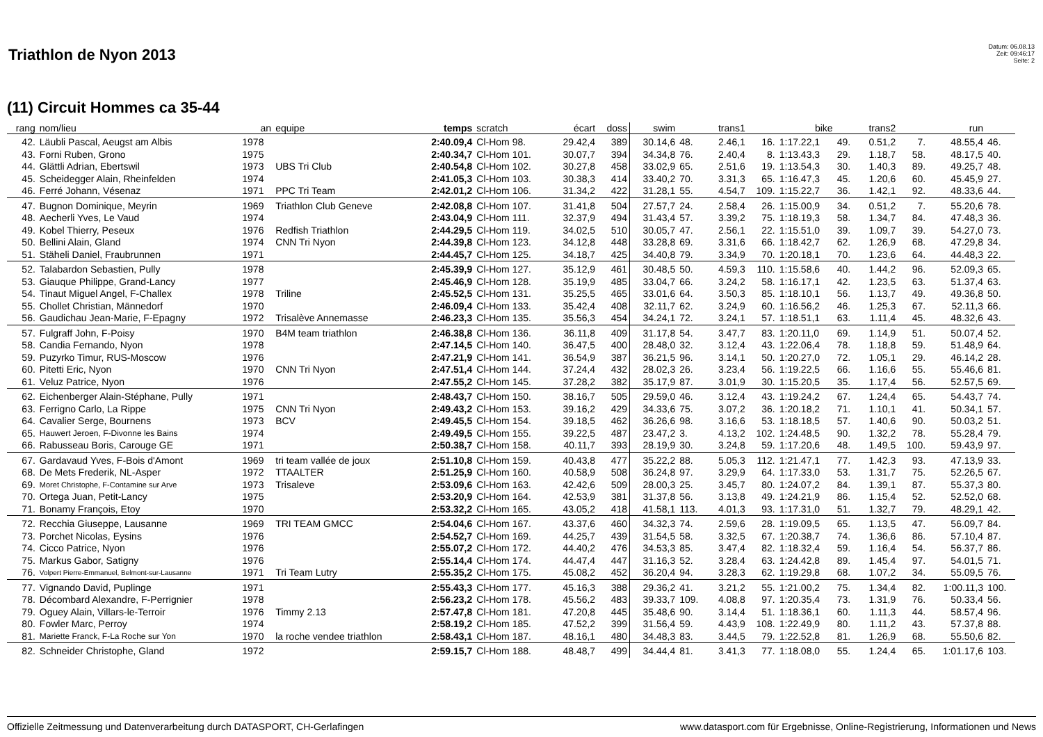Triathlon de Nyon 2013
Datum: 06.08.13
Zeit: 09:46:17
Seite: 2
(11) Circuit Hommes ca 35-44
| rang | nom/lieu | an | equipe | temps | scratch | écart | doss | swim | | trans1 | | bike | | trans2 | | run | |
| --- | --- | --- | --- | --- | --- | --- | --- | --- | --- | --- | --- | --- | --- | --- | --- | --- | --- |
| 42. | Läubli Pascal, Aeugst am Albis | 1978 | | 2:40.09,4 | Cl-Hom 98. | 29.42,4 | 389 | 30.14,6 | 48. | 2.46,1 | 16. | 1:17.22,1 | 49. | 0.51,2 | 7. | 48.55,4 | 46. |
| 43. | Forni Ruben, Grono | 1975 | | 2:40.34,7 | Cl-Hom 101. | 30.07,7 | 394 | 34.34,8 | 76. | 2.40,4 | 8. | 1:13.43,3 | 29. | 1.18,7 | 58. | 48.17,5 | 40. |
| 44. | Glättli Adrian, Ebertswil | 1973 | UBS Tri Club | 2:40.54,8 | Cl-Hom 102. | 30.27,8 | 458 | 33.02,9 | 65. | 2.51,6 | 19. | 1:13.54,3 | 30. | 1.40,3 | 89. | 49.25,7 | 48. |
| 45. | Scheidegger Alain, Rheinfelden | 1974 | | 2:41.05,3 | Cl-Hom 103. | 30.38,3 | 414 | 33.40,2 | 70. | 3.31,3 | 65. | 1:16.47,3 | 45. | 1.20,6 | 60. | 45.45,9 | 27. |
| 46. | Ferré Johann, Vésenaz | 1971 | PPC Tri Team | 2:42.01,2 | Cl-Hom 106. | 31.34,2 | 422 | 31.28,1 | 55. | 4.54,7 | 109. | 1:15.22,7 | 36. | 1.42,1 | 92. | 48.33,6 | 44. |
| 47. | Bugnon Dominique, Meyrin | 1969 | Triathlon Club Geneve | 2:42.08,8 | Cl-Hom 107. | 31.41,8 | 504 | 27.57,7 | 24. | 2.58,4 | 26. | 1:15.00,9 | 34. | 0.51,2 | 7. | 55.20,6 | 78. |
| 48. | Aecherli Yves, Le Vaud | 1974 | | 2:43.04,9 | Cl-Hom 111. | 32.37,9 | 494 | 31.43,4 | 57. | 3.39,2 | 75. | 1:18.19,3 | 58. | 1.34,7 | 84. | 47.48,3 | 36. |
| 49. | Kobel Thierry, Peseux | 1976 | Redfish Triathlon | 2:44.29,5 | Cl-Hom 119. | 34.02,5 | 510 | 30.05,7 | 47. | 2.56,1 | 22. | 1:15.51,0 | 39. | 1.09,7 | 39. | 54.27,0 | 73. |
| 50. | Bellini Alain, Gland | 1974 | CNN Tri Nyon | 2:44.39,8 | Cl-Hom 123. | 34.12,8 | 448 | 33.28,8 | 69. | 3.31,6 | 66. | 1:18.42,7 | 62. | 1.26,9 | 68. | 47.29,8 | 34. |
| 51. | Stäheli Daniel, Fraubrunnen | 1971 | | 2:44.45,7 | Cl-Hom 125. | 34.18,7 | 425 | 34.40,8 | 79. | 3.34,9 | 70. | 1:20.18,1 | 70. | 1.23,6 | 64. | 44.48,3 | 22. |
| 52. | Talabardon Sebastien, Pully | 1978 | | 2:45.39,9 | Cl-Hom 127. | 35.12,9 | 461 | 30.48,5 | 50. | 4.59,3 | 110. | 1:15.58,6 | 40. | 1.44,2 | 96. | 52.09,3 | 65. |
| 53. | Giauque Philippe, Grand-Lancy | 1977 | | 2:45.46,9 | Cl-Hom 128. | 35.19,9 | 485 | 33.04,7 | 66. | 3.24,2 | 58. | 1:16.17,1 | 42. | 1.23,5 | 63. | 51.37,4 | 63. |
| 54. | Tinaut Miguel Angel, F-Challex | 1978 | Triline | 2:45.52,5 | Cl-Hom 131. | 35.25,5 | 465 | 33.01,6 | 64. | 3.50,3 | 85. | 1:18.10,1 | 56. | 1.13,7 | 49. | 49.36,8 | 50. |
| 55. | Chollet Christian, Männedorf | 1970 | | 2:46.09,4 | Cl-Hom 133. | 35.42,4 | 408 | 32.11,7 | 62. | 3.24,9 | 60. | 1:16.56,2 | 46. | 1.25,3 | 67. | 52.11,3 | 66. |
| 56. | Gaudichau Jean-Marie, F-Epagny | 1972 | Trisalève Annemasse | 2:46.23,3 | Cl-Hom 135. | 35.56,3 | 454 | 34.24,1 | 72. | 3.24,1 | 57. | 1:18.51,1 | 63. | 1.11,4 | 45. | 48.32,6 | 43. |
| 57. | Fulgraff John, F-Poisy | 1970 | B4M team triathlon | 2:46.38,8 | Cl-Hom 136. | 36.11,8 | 409 | 31.17,8 | 54. | 3.47,7 | 83. | 1:20.11,0 | 69. | 1.14,9 | 51. | 50.07,4 | 52. |
| 58. | Candia Fernando, Nyon | 1978 | | 2:47.14,5 | Cl-Hom 140. | 36.47,5 | 400 | 28.48,0 | 32. | 3.12,4 | 43. | 1:22.06,4 | 78. | 1.18,8 | 59. | 51.48,9 | 64. |
| 59. | Puzyrko Timur, RUS-Moscow | 1976 | | 2:47.21,9 | Cl-Hom 141. | 36.54,9 | 387 | 36.21,5 | 96. | 3.14,1 | 50. | 1:20.27,0 | 72. | 1.05,1 | 29. | 46.14,2 | 28. |
| 60. | Pitetti Eric, Nyon | 1970 | CNN Tri Nyon | 2:47.51,4 | Cl-Hom 144. | 37.24,4 | 432 | 28.02,3 | 26. | 3.23,4 | 56. | 1:19.22,5 | 66. | 1.16,6 | 55. | 55.46,6 | 81. |
| 61. | Veluz Patrice, Nyon | 1976 | | 2:47.55,2 | Cl-Hom 145. | 37.28,2 | 382 | 35.17,9 | 87. | 3.01,9 | 30. | 1:15.20,5 | 35. | 1.17,4 | 56. | 52.57,5 | 69. |
| 62. | Eichenberger Alain-Stéphane, Pully | 1971 | | 2:48.43,7 | Cl-Hom 150. | 38.16,7 | 505 | 29.59,0 | 46. | 3.12,4 | 43. | 1:19.24,2 | 67. | 1.24,4 | 65. | 54.43,7 | 74. |
| 63. | Ferrigno Carlo, La Rippe | 1975 | CNN Tri Nyon | 2:49.43,2 | Cl-Hom 153. | 39.16,2 | 429 | 34.33,6 | 75. | 3.07,2 | 36. | 1:20.18,2 | 71. | 1.10,1 | 41. | 50.34,1 | 57. |
| 64. | Cavalier Serge, Bournens | 1973 | BCV | 2:49.45,5 | Cl-Hom 154. | 39.18,5 | 462 | 36.26,6 | 98. | 3.16,6 | 53. | 1:18.18,5 | 57. | 1.40,6 | 90. | 50.03,2 | 51. |
| 65. | Hauwert Jeroen, F-Divonne les Bains | 1974 | | 2:49.49,5 | Cl-Hom 155. | 39.22,5 | 487 | 23.47,2 | 3. | 4.13,2 | 102. | 1:24.48,5 | 90. | 1.32,2 | 78. | 55.28,4 | 79. |
| 66. | Rabusseau Boris, Carouge GE | 1971 | | 2:50.38,7 | Cl-Hom 158. | 40.11,7 | 393 | 28.19,9 | 30. | 3.24,8 | 59. | 1:17.20,6 | 48. | 1.49,5 | 100. | 59.43,9 | 97. |
| 67. | Gardavaud Yves, F-Bois d'Amont | 1969 | tri team vallée de joux | 2:51.10,8 | Cl-Hom 159. | 40.43,8 | 477 | 35.22,2 | 88. | 5.05,3 | 112. | 1:21.47,1 | 77. | 1.42,3 | 93. | 47.13,9 | 33. |
| 68. | De Mets Frederik, NL-Asper | 1972 | TTAALTER | 2:51.25,9 | Cl-Hom 160. | 40.58,9 | 508 | 36.24,8 | 97. | 3.29,9 | 64. | 1:17.33,0 | 53. | 1.31,7 | 75. | 52.26,5 | 67. |
| 69. | Moret Christophe, F-Contamine sur Arve | 1973 | Trisaleve | 2:53.09,6 | Cl-Hom 163. | 42.42,6 | 509 | 28.00,3 | 25. | 3.45,7 | 80. | 1:24.07,2 | 84. | 1.39,1 | 87. | 55.37,3 | 80. |
| 70. | Ortega Juan, Petit-Lancy | 1975 | | 2:53.20,9 | Cl-Hom 164. | 42.53,9 | 381 | 31.37,8 | 56. | 3.13,8 | 49. | 1:24.21,9 | 86. | 1.15,4 | 52. | 52.52,0 | 68. |
| 71. | Bonamy François, Etoy | 1970 | | 2:53.32,2 | Cl-Hom 165. | 43.05,2 | 418 | 41.58,1 | 113. | 4.01,3 | 93. | 1:17.31,0 | 51. | 1.32,7 | 79. | 48.29,1 | 42. |
| 72. | Recchia Giuseppe, Lausanne | 1969 | TRI TEAM GMCC | 2:54.04,6 | Cl-Hom 167. | 43.37,6 | 460 | 34.32,3 | 74. | 2.59,6 | 28. | 1:19.09,5 | 65. | 1.13,5 | 47. | 56.09,7 | 84. |
| 73. | Porchet Nicolas, Eysins | 1976 | | 2:54.52,7 | Cl-Hom 169. | 44.25,7 | 439 | 31.54,5 | 58. | 3.32,5 | 67. | 1:20.38,7 | 74. | 1.36,6 | 86. | 57.10,4 | 87. |
| 74. | Cicco Patrice, Nyon | 1976 | | 2:55.07,2 | Cl-Hom 172. | 44.40,2 | 476 | 34.53,3 | 85. | 3.47,4 | 82. | 1:18.32,4 | 59. | 1.16,4 | 54. | 56.37,7 | 86. |
| 75. | Markus Gabor, Satigny | 1976 | | 2:55.14,4 | Cl-Hom 174. | 44.47,4 | 447 | 31.16,3 | 52. | 3.28,4 | 63. | 1:24.42,8 | 89. | 1.45,4 | 97. | 54.01,5 | 71. |
| 76. | Volpert Pierre-Emmanuel, Belmont-sur-Lausanne | 1971 | Tri Team Lutry | 2:55.35,2 | Cl-Hom 175. | 45.08,2 | 452 | 36.20,4 | 94. | 3.28,3 | 62. | 1:19.29,8 | 68. | 1.07,2 | 34. | 55.09,5 | 76. |
| 77. | Vignando David, Puplinge | 1971 | | 2:55.43,3 | Cl-Hom 177. | 45.16,3 | 388 | 29.36,2 | 41. | 3.21,2 | 55. | 1:21.00,2 | 75. | 1.34,4 | 82. | 1:00.11,3 | 100. |
| 78. | Décombard Alexandre, F-Perrignier | 1978 | | 2:56.23,2 | Cl-Hom 178. | 45.56,2 | 483 | 39.33,7 | 109. | 4.08,8 | 97. | 1:20.35,4 | 73. | 1.31,9 | 76. | 50.33,4 | 56. |
| 79. | Oguey Alain, Villars-le-Terroir | 1976 | Timmy 2.13 | 2:57.47,8 | Cl-Hom 181. | 47.20,8 | 445 | 35.48,6 | 90. | 3.14,4 | 51. | 1:18.36,1 | 60. | 1.11,3 | 44. | 58.57,4 | 96. |
| 80. | Fowler Marc, Perroy | 1974 | | 2:58.19,2 | Cl-Hom 185. | 47.52,2 | 399 | 31.56,4 | 59. | 4.43,9 | 108. | 1:22.49,9 | 80. | 1.11,2 | 43. | 57.37,8 | 88. |
| 81. | Mariette Franck, F-La Roche sur Yon | 1970 | la roche vendee triathlon | 2:58.43,1 | Cl-Hom 187. | 48.16,1 | 480 | 34.48,3 | 83. | 3.44,5 | 79. | 1:22.52,8 | 81. | 1.26,9 | 68. | 55.50,6 | 82. |
| 82. | Schneider Christophe, Gland | 1972 | | 2:59.15,7 | Cl-Hom 188. | 48.48,7 | 499 | 34.44,4 | 81. | 3.41,3 | 77. | 1:18.08,0 | 55. | 1.24,4 | 65. | 1:01.17,6 | 103. |
Offizielle Zeitmessung und Datenverarbeitung durch DATASPORT, CH-Gerlafingen www.datasport.com für Ergebnisse, Online-Registrierung, Informationen und News